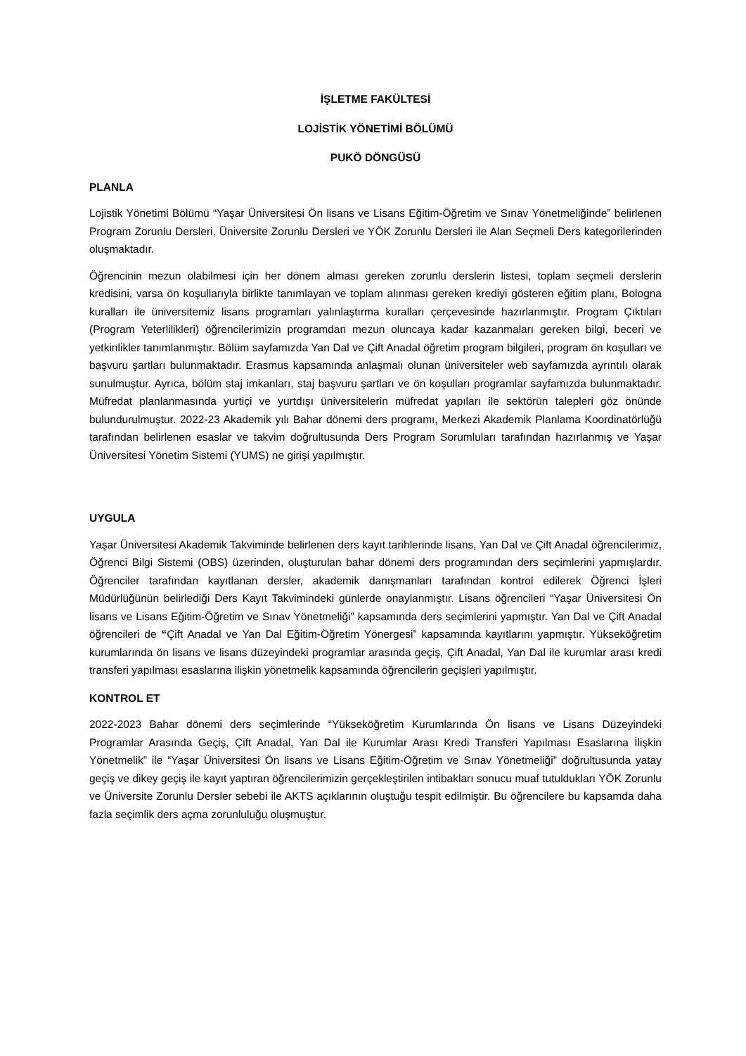İŞLETME FAKÜLTESİ
LOJİSTİK YÖNETİMİ BÖLÜMÜ
PUKÖ DÖNGÜSÜ
PLANLA
Lojistik Yönetimi Bölümü “Yaşar Üniversitesi Ön lisans ve Lisans Eğitim-Öğretim ve Sınav Yönetmeliğinde” belirlenen Program Zorunlu Dersleri, Üniversite Zorunlu Dersleri ve YÖK Zorunlu Dersleri ile Alan Seçmeli Ders kategorilerinden oluşmaktadır.
Öğrencinin mezun olabilmesi için her dönem alması gereken zorunlu derslerin listesi, toplam seçmeli derslerin kredisini, varsa ön koşullarıyla birlikte tanımlayan ve toplam alınması gereken krediyi gösteren eğitim planı, Bologna kuralları ile üniversitemiz lisans programları yalınlaştırma kuralları çerçevesinde hazırlanmıştır. Program Çıktıları (Program Yeterlilikleri) öğrencilerimizin programdan mezun oluncaya kadar kazanmaları gereken bilgi, beceri ve yetkinlikler tanımlanmıştır. Bölüm sayfamızda Yan Dal ve Çift Anadal öğretim program bilgileri, program ön koşulları ve başvuru şartları bulunmaktadır. Erasmus kapsamında anlaşmalı olunan üniversiteler web sayfamızda ayrıntılı olarak sunulmuştur. Ayrıca, bölüm staj imkanları, staj başvuru şartları ve ön koşulları programlar sayfamızda bulunmaktadır. Müfredat planlanmasında yurtiçi ve yurtdışı üniversitelerin müfredat yapıları ile sektörün talepleri göz önünde bulundurulmuştur. 2022-23 Akademik yılı Bahar dönemi ders programı, Merkezi Akademik Planlama Koordinatörlüğü tarafından belirlenen esaslar ve takvim doğrultusunda Ders Program Sorumluları tarafından hazırlanmış ve Yaşar Üniversitesi Yönetim Sistemi (YUMS) ne girişi yapılmıştır.
UYGULA
Yaşar Üniversitesi Akademik Takviminde belirlenen ders kayıt tarihlerinde lisans, Yan Dal ve Çift Anadal öğrencilerimiz, Öğrenci Bilgi Sistemi (OBS) üzerinden, oluşturulan bahar dönemi ders programından ders seçimlerini yapmışlardır. Öğrenciler tarafından kayıtlanan dersler, akademik danışmanları tarafından kontrol edilerek Öğrenci İşleri Müdürlüğünün belirlediği Ders Kayıt Takvimindeki günlerde onaylanmıştır. Lisans öğrencileri “Yaşar Üniversitesi Ön lisans ve Lisans Eğitim-Öğretim ve Sınav Yönetmeliği” kapsamında ders seçimlerini yapmıştır. Yan Dal ve Çift Anadal öğrencileri de “Çift Anadal ve Yan Dal Eğitim-Öğretim Yönergesi” kapsamında kayıtlarını yapmıştır. Yükseköğretim kurumlarında ön lisans ve lisans düzeyindeki programlar arasında geçiş, Çift Anadal, Yan Dal ile kurumlar arası kredi transferi yapılması esaslarına ilişkin yönetmelik kapsamında öğrencilerin geçişleri yapılmıştır.
KONTROL ET
2022-2023 Bahar dönemi ders seçimlerinde “Yükseköğretim Kurumlarında Ön lisans ve Lisans Düzeyindeki Programlar Arasında Geçiş, Çift Anadal, Yan Dal ile Kurumlar Arası Kredi Transferi Yapılması Esaslarına İlişkin Yönetmelik” ile “Yaşar Üniversitesi Ön lisans ve Lisans Eğitim-Öğretim ve Sınav Yönetmeliği” doğrultusunda yatay geçiş ve dikey geçiş ile kayıt yaptıran öğrencilerimizin gerçekleştirilen intibakları sonucu muaf tutuldukları YÖK Zorunlu ve Üniversite Zorunlu Dersler sebebi ile AKTS açıklarının oluştuğu tespit edilmiştir. Bu öğrencilere bu kapsamda daha fazla seçimlik ders açma zorunluluğu oluşmuştur.